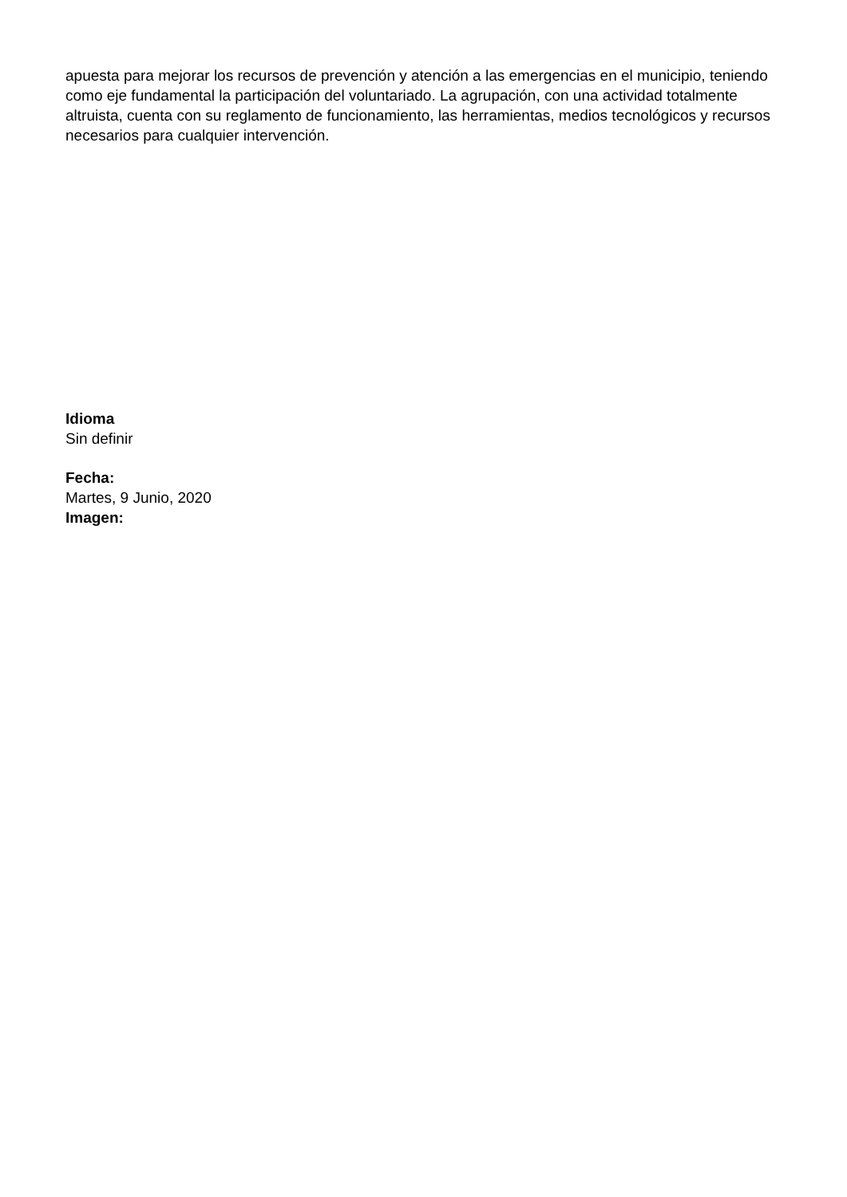apuesta para mejorar los recursos de prevención y atención a las emergencias en el municipio, teniendo como eje fundamental la participación del voluntariado. La agrupación, con una actividad totalmente altruista, cuenta con su reglamento de funcionamiento, las herramientas, medios tecnológicos y recursos necesarios para cualquier intervención.
Idioma
Sin definir
Fecha:
Martes, 9 Junio, 2020
Imagen: